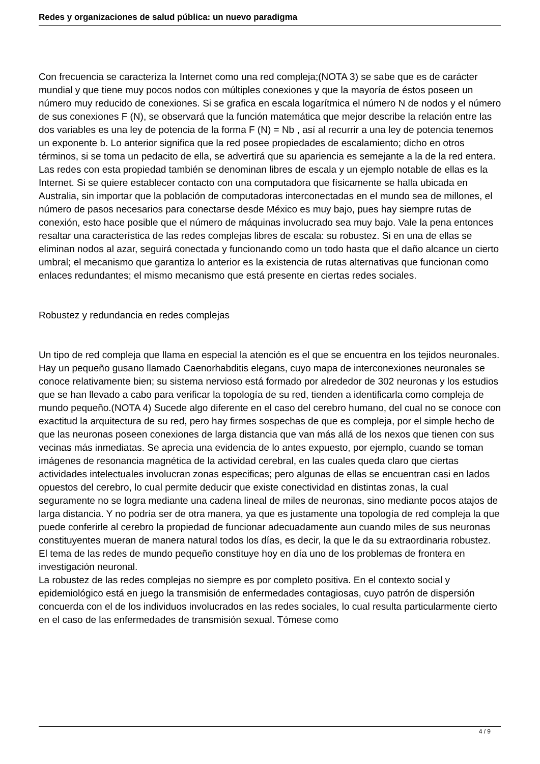Redes y organizaciones de salud pública: un nuevo paradigma
Con frecuencia se caracteriza la Internet como una red compleja;(NOTA 3) se sabe que es de carácter mundial y que tiene muy pocos nodos con múltiples conexiones y que la mayoría de éstos poseen un número muy reducido de conexiones. Si se grafica en escala logarítmica el número N de nodos y el número de sus conexiones F (N), se observará que la función matemática que mejor describe la relación entre las dos variables es una ley de potencia de la forma F (N) = Nb , así al recurrir a una ley de potencia tenemos un exponente b. Lo anterior significa que la red posee propiedades de escalamiento; dicho en otros términos, si se toma un pedacito de ella, se advertirá que su apariencia es semejante a la de la red entera. Las redes con esta propiedad también se denominan libres de escala y un ejemplo notable de ellas es la Internet. Si se quiere establecer contacto con una computadora que físicamente se halla ubicada en Australia, sin importar que la población de computadoras interconectadas en el mundo sea de millones, el número de pasos necesarios para conectarse desde México es muy bajo, pues hay siempre rutas de conexión, esto hace posible que el número de máquinas involucrado sea muy bajo. Vale la pena entonces resaltar una característica de las redes complejas libres de escala: su robustez. Si en una de ellas se eliminan nodos al azar, seguirá conectada y funcionando como un todo hasta que el daño alcance un cierto umbral; el mecanismo que garantiza lo anterior es la existencia de rutas alternativas que funcionan como enlaces redundantes; el mismo mecanismo que está presente en ciertas redes sociales.
Robustez y redundancia en redes complejas
Un tipo de red compleja que llama en especial la atención es el que se encuentra en los tejidos neuronales. Hay un pequeño gusano llamado Caenorhabditis elegans, cuyo mapa de interconexiones neuronales se conoce relativamente bien; su sistema nervioso está formado por alrededor de 302 neuronas y los estudios que se han llevado a cabo para verificar la topología de su red, tienden a identificarla como compleja de mundo pequeño.(NOTA 4) Sucede algo diferente en el caso del cerebro humano, del cual no se conoce con exactitud la arquitectura de su red, pero hay firmes sospechas de que es compleja, por el simple hecho de que las neuronas poseen conexiones de larga distancia que van más allá de los nexos que tienen con sus vecinas más inmediatas. Se aprecia una evidencia de lo antes expuesto, por ejemplo, cuando se toman imágenes de resonancia magnética de la actividad cerebral, en las cuales queda claro que ciertas actividades intelectuales involucran zonas especificas; pero algunas de ellas se encuentran casi en lados opuestos del cerebro, lo cual permite deducir que existe conectividad en distintas zonas, la cual seguramente no se logra mediante una cadena lineal de miles de neuronas, sino mediante pocos atajos de larga distancia. Y no podría ser de otra manera, ya que es justamente una topología de red compleja la que puede conferirle al cerebro la propiedad de funcionar adecuadamente aun cuando miles de sus neuronas constituyentes mueran de manera natural todos los días, es decir, la que le da su extraordinaria robustez. El tema de las redes de mundo pequeño constituye hoy en día uno de los problemas de frontera en investigación neuronal.
La robustez de las redes complejas no siempre es por completo positiva. En el contexto social y epidemiológico está en juego la transmisión de enfermedades contagiosas, cuyo patrón de dispersión concuerda con el de los individuos involucrados en las redes sociales, lo cual resulta particularmente cierto en el caso de las enfermedades de transmisión sexual. Tómese como
4 / 9